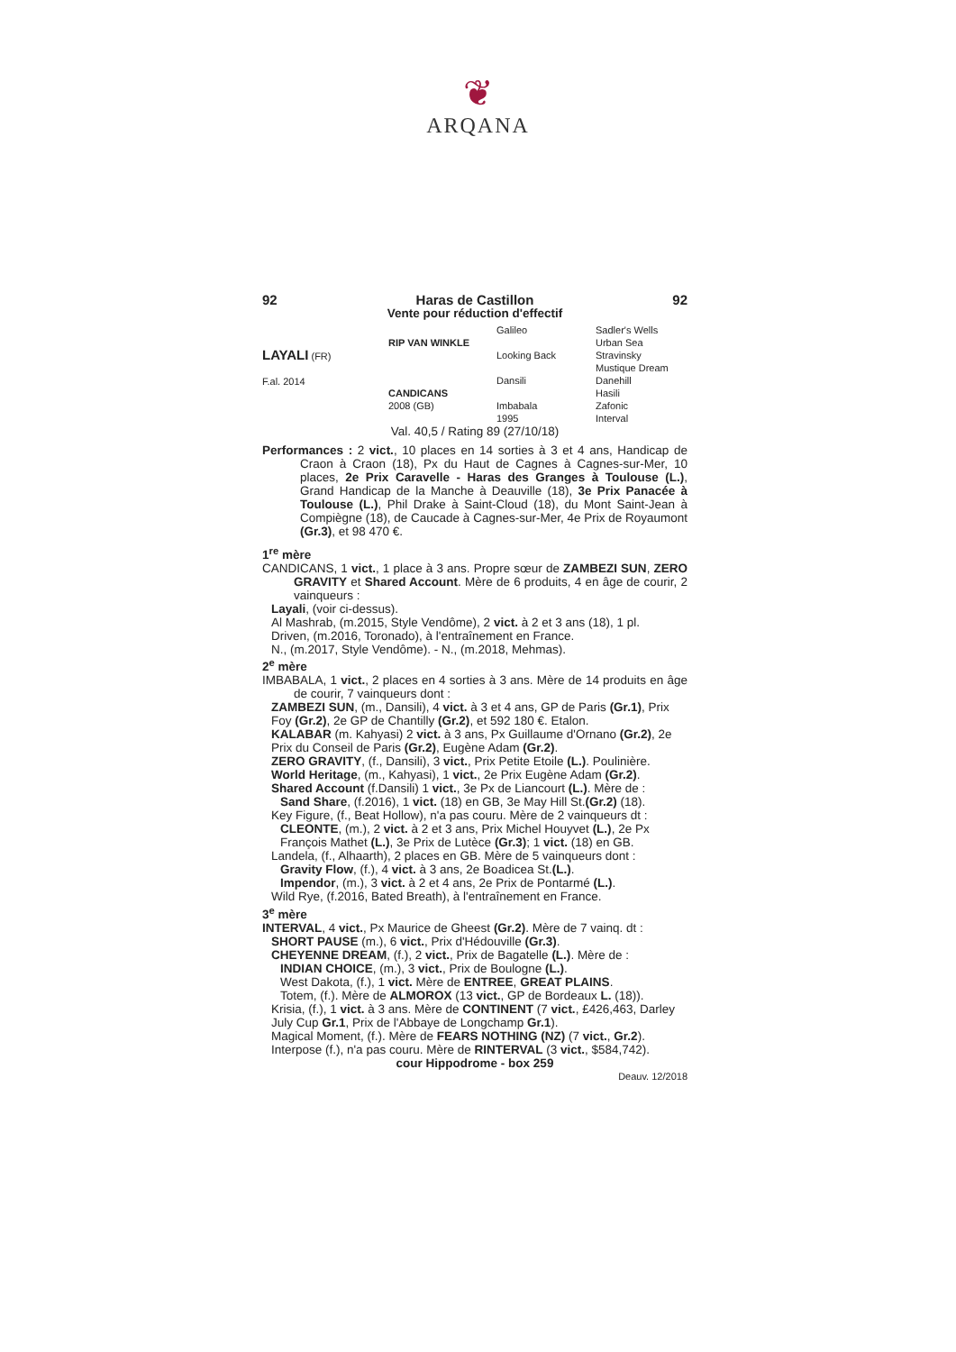❦
ARQANA
92 Haras de Castillon 92
Vente pour réduction d'effectif
LAYALI (FR)
F.al. 2014
RIP VAN WINKLE
CANDICANS
2008 (GB)
Galileo
Looking Back
Dansili
Imbabala
1995
Sadler's Wells
Urban Sea
Stravinsky
Mustique Dream
Danehill
Hasili
Zafonic
Interval
Val. 40,5 / Rating 89 (27/10/18)
Performances : 2 vict., 10 places en 14 sorties à 3 et 4 ans, Handicap de Craon à Craon (18), Px du Haut de Cagnes à Cagnes-sur-Mer, 10 places, 2e Prix Caravelle - Haras des Granges à Toulouse (L.), Grand Handicap de la Manche à Deauville (18), 3e Prix Panacée à Toulouse (L.), Phil Drake à Saint-Cloud (18), du Mont Saint-Jean à Compiègne (18), de Caucade à Cagnes-sur-Mer, 4e Prix de Royaumont (Gr.3), et 98 470 €.
1<sup>re</sup> mère
CANDICANS, 1 vict., 1 place à 3 ans. Propre sœur de ZAMBEZI SUN, ZERO GRAVITY et Shared Account. Mère de 6 produits, 4 en âge de courir, 2 vainqueurs :
Layali, (voir ci-dessus).
Al Mashrab, (m.2015, Style Vendôme), 2 vict. à 2 et 3 ans (18), 1 pl.
Driven, (m.2016, Toronado), à l'entraînement en France.
N., (m.2017, Style Vendôme). - N., (m.2018, Mehmas).
2<sup>e</sup> mère
IMBABALA, 1 vict., 2 places en 4 sorties à 3 ans. Mère de 14 produits en âge de courir, 7 vainqueurs dont :
ZAMBEZI SUN, (m., Dansili), 4 vict. à 3 et 4 ans, GP de Paris (Gr.1), Prix Foy (Gr.2), 2e GP de Chantilly (Gr.2), et 592 180 €. Etalon.
KALABAR (m. Kahyasi) 2 vict. à 3 ans, Px Guillaume d'Ornano (Gr.2), 2e Prix du Conseil de Paris (Gr.2), Eugène Adam (Gr.2).
ZERO GRAVITY, (f., Dansili), 3 vict., Prix Petite Etoile (L.). Poulinière.
World Heritage, (m., Kahyasi), 1 vict., 2e Prix Eugène Adam (Gr.2).
Shared Account (f.Dansili) 1 vict., 3e Px de Liancourt (L.). Mère de :
Sand Share, (f.2016), 1 vict. (18) en GB, 3e May Hill St.(Gr.2) (18).
Key Figure, (f., Beat Hollow), n'a pas couru. Mère de 2 vainqueurs dt :
CLEONTE, (m.), 2 vict. à 2 et 3 ans, Prix Michel Houyvet (L.), 2e Px François Mathet (L.), 3e Prix de Lutèce (Gr.3); 1 vict. (18) en GB.
Landela, (f., Alhaarth), 2 places en GB. Mère de 5 vainqueurs dont :
Gravity Flow, (f.), 4 vict. à 3 ans, 2e Boadicea St.(L.).
Impendor, (m.), 3 vict. à 2 et 4 ans, 2e Prix de Pontarmé (L.).
Wild Rye, (f.2016, Bated Breath), à l'entraînement en France.
3<sup>e</sup> mère
INTERVAL, 4 vict., Px Maurice de Gheest (Gr.2). Mère de 7 vainq. dt :
SHORT PAUSE (m.), 6 vict., Prix d'Hédouville (Gr.3).
CHEYENNE DREAM, (f.), 2 vict., Prix de Bagatelle (L.). Mère de :
INDIAN CHOICE, (m.), 3 vict., Prix de Boulogne (L.).
West Dakota, (f.), 1 vict. Mère de ENTREE, GREAT PLAINS.
Totem, (f.). Mère de ALMOROX (13 vict., GP de Bordeaux L. (18)).
Krisia, (f.), 1 vict. à 3 ans. Mère de CONTINENT (7 vict., £426,463, Darley July Cup Gr.1, Prix de l'Abbaye de Longchamp Gr.1).
Magical Moment, (f.). Mère de FEARS NOTHING (NZ) (7 vict., Gr.2).
Interpose (f.), n'a pas couru. Mère de RINTERVAL (3 vict., $584,742).
cour Hippodrome - box 259
Deauv. 12/2018